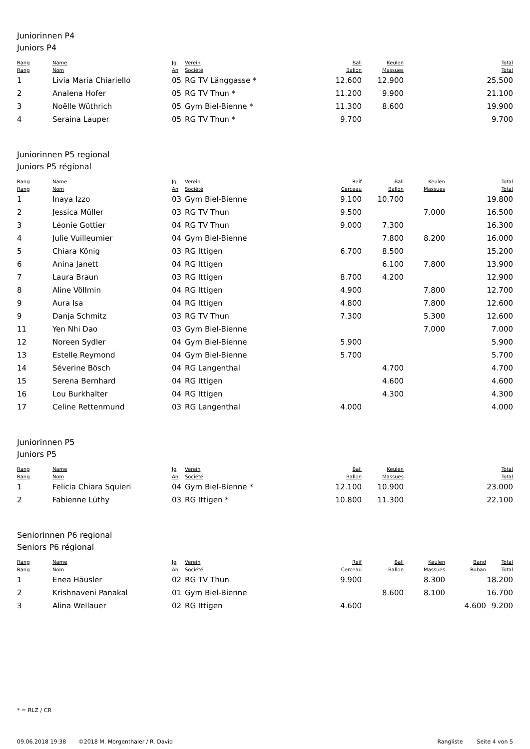Juniorinnen P4
Juniors P4
| Rang Rang | Name Nom | Jg An | Verein Société | Ball Ballon | Keulen Massues | | | Total Total |
| --- | --- | --- | --- | --- | --- | --- | --- | --- |
| 1 | Livia Maria Chiariello | 05 | RG TV Länggasse * | 12.600 | 12.900 | | | 25.500 |
| 2 | Analena Hofer | 05 | RG TV Thun * | 11.200 | 9.900 | | | 21.100 |
| 3 | Noëlle Wüthrich | 05 | Gym Biel-Bienne * | 11.300 | 8.600 | | | 19.900 |
| 4 | Seraina Lauper | 05 | RG TV Thun * | 9.700 | | | | 9.700 |
Juniorinnen P5 regional
Juniors P5 régional
| Rang Rang | Name Nom | Jg An | Verein Société | Reif Cerceau | Ball Ballon | Keulen Massues | | Total Total |
| --- | --- | --- | --- | --- | --- | --- | --- | --- |
| 1 | Inaya Izzo | 03 | Gym Biel-Bienne | 9.100 | 10.700 | | | 19.800 |
| 2 | Jessica Müller | 03 | RG TV Thun | 9.500 | | 7.000 | | 16.500 |
| 3 | Léonie Gottier | 04 | RG TV Thun | 9.000 | 7.300 | | | 16.300 |
| 4 | Julie Vuilleumier | 04 | Gym Biel-Bienne | | 7.800 | 8.200 | | 16.000 |
| 5 | Chiara König | 03 | RG Ittigen | 6.700 | 8.500 | | | 15.200 |
| 6 | Anina Janett | 04 | RG Ittigen | | 6.100 | 7.800 | | 13.900 |
| 7 | Laura Braun | 03 | RG Ittigen | 8.700 | 4.200 | | | 12.900 |
| 8 | Aline Völlmin | 04 | RG Ittigen | 4.900 | | 7.800 | | 12.700 |
| 9 | Aura Isa | 04 | RG Ittigen | 4.800 | | 7.800 | | 12.600 |
| 9 | Danja Schmitz | 03 | RG TV Thun | 7.300 | | 5.300 | | 12.600 |
| 11 | Yen Nhi Dao | 03 | Gym Biel-Bienne | | | 7.000 | | 7.000 |
| 12 | Noreen Sydler | 04 | Gym Biel-Bienne | 5.900 | | | | 5.900 |
| 13 | Estelle Reymond | 04 | Gym Biel-Bienne | 5.700 | | | | 5.700 |
| 14 | Séverine Bösch | 04 | RG Langenthal | | 4.700 | | | 4.700 |
| 15 | Serena Bernhard | 04 | RG Ittigen | | 4.600 | | | 4.600 |
| 16 | Lou Burkhalter | 04 | RG Ittigen | | 4.300 | | | 4.300 |
| 17 | Celine Rettenmund | 03 | RG Langenthal | 4.000 | | | | 4.000 |
Juniorinnen P5
Juniors P5
| Rang Rang | Name Nom | Jg An | Verein Société | Ball Ballon | Keulen Massues | | | Total Total |
| --- | --- | --- | --- | --- | --- | --- | --- | --- |
| 1 | Felicia Chiara Squieri | 04 | Gym Biel-Bienne * | 12.100 | 10.900 | | | 23.000 |
| 2 | Fabienne Lüthy | 03 | RG Ittigen * | 10.800 | 11.300 | | | 22.100 |
Seniorinnen P6 regional
Seniors P6 régional
| Rang Rang | Name Nom | Jg An | Verein Société | Reif Cerceau | Ball Ballon | Keulen Massues | Band Ruban | Total Total |
| --- | --- | --- | --- | --- | --- | --- | --- | --- |
| 1 | Enea Häusler | 02 | RG TV Thun | 9.900 | | 8.300 | | 18.200 |
| 2 | Krishnaveni Panakal | 01 | Gym Biel-Bienne | | 8.600 | 8.100 | | 16.700 |
| 3 | Alina Wellauer | 02 | RG Ittigen | 4.600 | | | 4.600 | 9.200 |
* = RLZ / CR
09.06.2018 19:38 ©2018 M. Morgenthaler / R. David Rangliste Seite 4 von 5